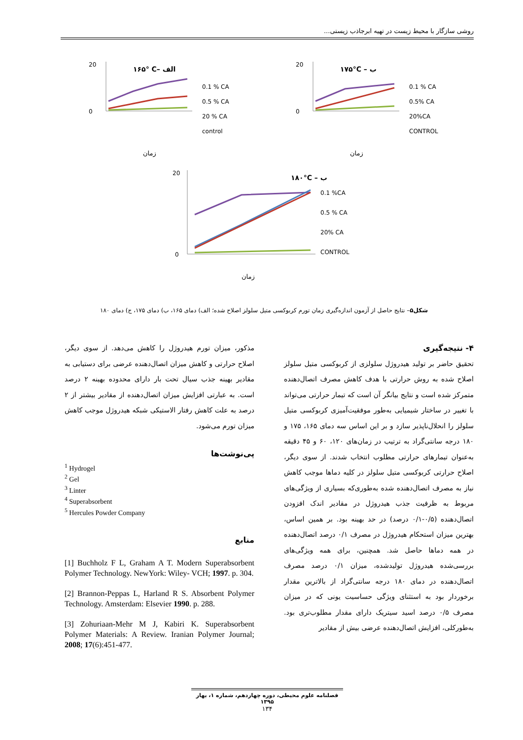روشی سازگار با محیط زیست در تهیه ابرجاذب زیستی...
۱۶۵° C– الف
20
0
0.1 % CA
0.5 % CA
20 % CA
control
زمان
۱۷۵°C – ب
20
0
0.1 % CA
0.5% CA
20%CA
CONTROL
زمان
۱۸۰°C – ب
20
0
0.1 %CA
0.5 % CA
20% CA
CONTROL
زمان
شکل۵– نتایج حاصل از آزمون اندازه‌گیری زمان تورم کربوکسی متیل سلولز اصلاح شده؛ الف) دمای ۱۶۵، ب) دمای ۱۷۵، ج) دمای ۱۸۰
۴- نتیجه‌گیری
تحقیق حاضر بر تولید هیدروژل سلولزی از کربوکسی متیل سلولز اصلاح شده به روش حرارتی با هدف کاهش مصرف اتصال‌دهنده متمرکز شده است و نتایج بیانگر آن است که تیمار حرارتی می‌تواند با تغییر در ساختار شیمیایی به‌طور موفقیت‌آمیزی کربوکسی متیل سلولز را انحلال‌ناپذیر سازد و بر این اساس سه دمای ۱۶۵، ۱۷۵ و ۱۸۰ درجه سانتی‌گراد به ترتیب در زمان‌های ۱۲۰، ۶۰ و ۴۵ دقیقه به‌عنوان تیمارهای حرارتی مطلوب انتخاب شدند. از سوی دیگر، اصلاح حرارتی کربوکسی متیل سلولز در کلیه دماها موجب کاهش نیاز به مصرف اتصال‌دهنده شده به‌طوری‌که بسیاری از ویژگی‌های مربوط به ظرفیت جذب هیدروژل در مقادیر اندک افزودن اتصال‌دهنده (۰/۵-۰/۱ درصد) در حد بهینه بود. بر همین اساس، بهترین میزان استحکام هیدروژل در مصرف ۰/۱ درصد اتصال‌دهنده در همه دماها حاصل شد. همچنین، برای همه ویژگی‌های بررسی‌شده هیدروژل تولیدشده، میزان ۰/۱ درصد مصرف اتصال‌دهنده در دمای ۱۸۰ درجه سانتی‌گراد از بالاترین مقدار برخوردار بود به استثنای ویژگی حساسیت یونی که در میزان مصرف ۰/۵ درصد اسید سیتریک دارای مقدار مطلوب‌تری بود. به‌طورکلی، افزایش اتصال‌دهنده عرضی بیش از مقادیر
مذکور، میزان تورم هیدروژل را کاهش می‌دهد. از سوی دیگر، اصلاح حرارتی و کاهش میزان اتصال‌دهنده عرضی برای دستیابی به مقادیر بهینه جذب سیال تحت بار دارای محدوده بهینه ۲ درصد است. به عبارتی افزایش میزان اتصال‌دهنده از مقادیر بیشتر از ۲ درصد به علت کاهش رفتار الاستیکی شبکه هیدروژل موجب کاهش میزان تورم می‌شود.
پی‌نوشت‌ها
<sup>1</sup> Hydrogel
<sup>2</sup> Gel
<sup>3</sup> Linter
<sup>4</sup> Superabsorbent
<sup>5</sup> Hercules Powder Company
منابع
[1] Buchholz F L, Graham A T. Modern Superabsorbent Polymer Technology. NewYork: Wiley- VCH; 1997. p. 304.
[2] Brannon-Peppas L, Harland R S. Absorbent Polymer Technology. Amsterdam: Elsevier 1990. p. 288.
[3] Zohuriaan-Mehr M J, Kabiri K. Superabsorbent Polymer Materials: A Review. Iranian Polymer Journal; 2008; 17(6):451-477.
فصلنامه علوم محیطی، دوره چهاردهم، شماره ۱، بهار ۱۳۹۵
۱۳۴